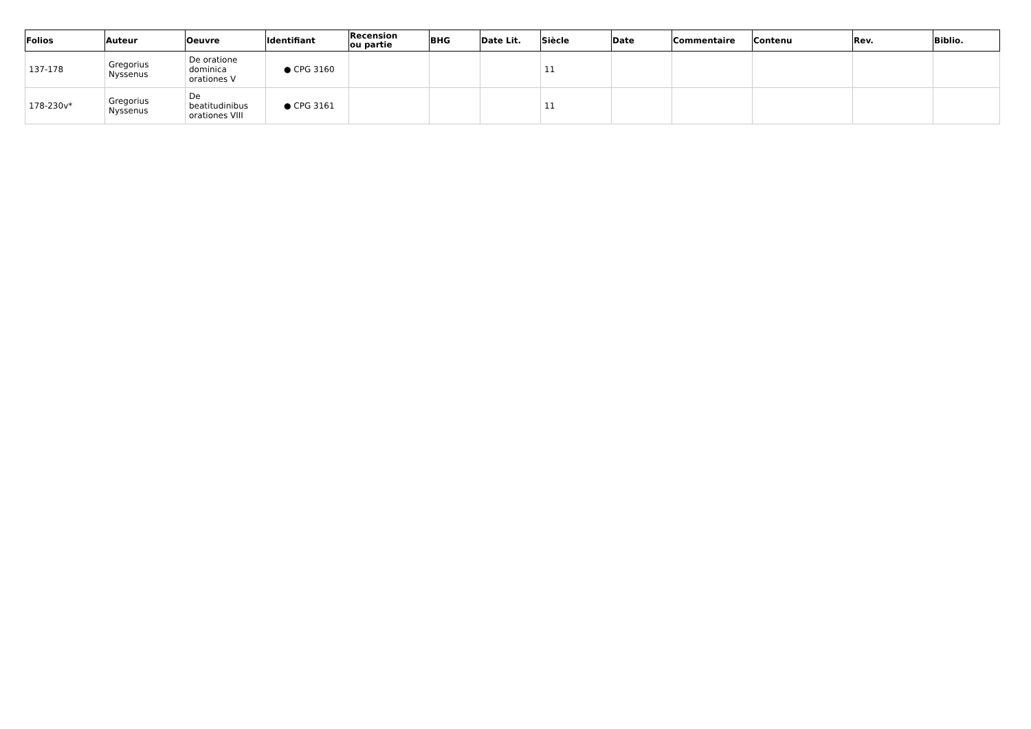| Folios | Auteur | Oeuvre | Identifiant | Recension ou partie | BHG | Date Lit. | Siècle | Date | Commentaire | Contenu | Rev. | Biblio. |
| --- | --- | --- | --- | --- | --- | --- | --- | --- | --- | --- | --- | --- |
| 137-178 | Gregorius Nyssenus | De oratione dominica orationes V | ● CPG 3160 | | | | 11 | | | | | |
| 178-230v* | Gregorius Nyssenus | De beatitudinibus orationes VIII | ● CPG 3161 | | | | 11 | | | | | |